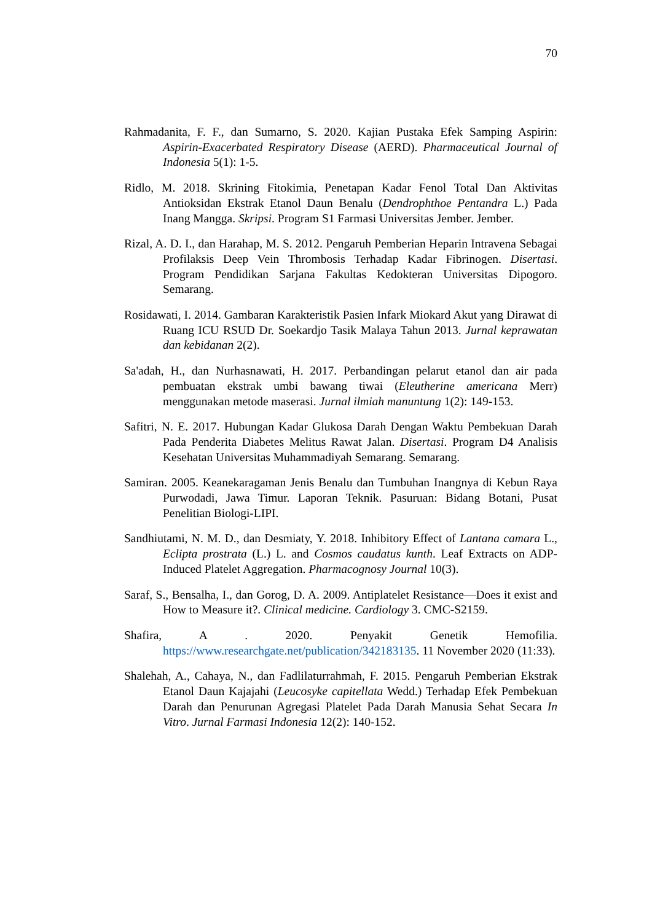70
Rahmadanita, F. F., dan Sumarno, S. 2020. Kajian Pustaka Efek Samping Aspirin: Aspirin-Exacerbated Respiratory Disease (AERD). Pharmaceutical Journal of Indonesia 5(1): 1-5.
Ridlo, M. 2018. Skrining Fitokimia, Penetapan Kadar Fenol Total Dan Aktivitas Antioksidan Ekstrak Etanol Daun Benalu (Dendrophthoe Pentandra L.) Pada Inang Mangga. Skripsi. Program S1 Farmasi Universitas Jember. Jember.
Rizal, A. D. I., dan Harahap, M. S. 2012. Pengaruh Pemberian Heparin Intravena Sebagai Profilaksis Deep Vein Thrombosis Terhadap Kadar Fibrinogen. Disertasi. Program Pendidikan Sarjana Fakultas Kedokteran Universitas Dipogoro. Semarang.
Rosidawati, I. 2014. Gambaran Karakteristik Pasien Infark Miokard Akut yang Dirawat di Ruang ICU RSUD Dr. Soekardjo Tasik Malaya Tahun 2013. Jurnal keprawatan dan kebidanan 2(2).
Sa'adah, H., dan Nurhasnawati, H. 2017. Perbandingan pelarut etanol dan air pada pembuatan ekstrak umbi bawang tiwai (Eleutherine americana Merr) menggunakan metode maserasi. Jurnal ilmiah manuntung 1(2): 149-153.
Safitri, N. E. 2017. Hubungan Kadar Glukosa Darah Dengan Waktu Pembekuan Darah Pada Penderita Diabetes Melitus Rawat Jalan. Disertasi. Program D4 Analisis Kesehatan Universitas Muhammadiyah Semarang. Semarang.
Samiran. 2005. Keanekaragaman Jenis Benalu dan Tumbuhan Inangnya di Kebun Raya Purwodadi, Jawa Timur. Laporan Teknik. Pasuruan: Bidang Botani, Pusat Penelitian Biologi-LIPI.
Sandhiutami, N. M. D., dan Desmiaty, Y. 2018. Inhibitory Effect of Lantana camara L., Eclipta prostrata (L.) L. and Cosmos caudatus kunth. Leaf Extracts on ADP-Induced Platelet Aggregation. Pharmacognosy Journal 10(3).
Saraf, S., Bensalha, I., dan Gorog, D. A. 2009. Antiplatelet Resistance—Does it exist and How to Measure it?. Clinical medicine. Cardiology 3. CMC-S2159.
Shafira, A . 2020. Penyakit Genetik Hemofilia. https://www.researchgate.net/publication/342183135. 11 November 2020 (11:33).
Shalehah, A., Cahaya, N., dan Fadlilaturrahmah, F. 2015. Pengaruh Pemberian Ekstrak Etanol Daun Kajajahi (Leucosyke capitellata Wedd.) Terhadap Efek Pembekuan Darah dan Penurunan Agregasi Platelet Pada Darah Manusia Sehat Secara In Vitro. Jurnal Farmasi Indonesia 12(2): 140-152.